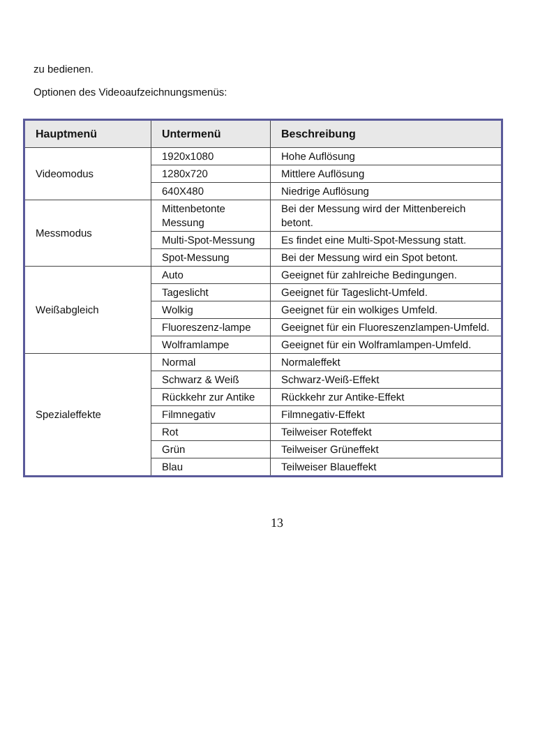zu bedienen.
Optionen des Videoaufzeichnungsmenüs:
| Hauptmenü | Untermenü | Beschreibung |
| --- | --- | --- |
| Videomodus | 1920x1080 | Hohe Auflösung |
| | 1280x720 | Mittlere Auflösung |
| | 640X480 | Niedrige Auflösung |
| Messmodus | Mittenbetonte Messung | Bei der Messung wird der Mittenbereich betont. |
| | Multi-Spot-Messung | Es findet eine Multi-Spot-Messung statt. |
| | Spot-Messung | Bei der Messung wird ein Spot betont. |
| Weißabgleich | Auto | Geeignet für zahlreiche Bedingungen. |
| | Tageslicht | Geeignet für Tageslicht-Umfeld. |
| | Wolkig | Geeignet für ein wolkiges Umfeld. |
| | Fluoreszenz-lampe | Geeignet für ein Fluoreszenzlampen-Umfeld. |
| | Wolframlampe | Geeignet für ein Wolframlampen-Umfeld. |
| Spezialeffekte | Normal | Normaleffekt |
| | Schwarz & Weiß | Schwarz-Weiß-Effekt |
| | Rückkehr zur Antike | Rückkehr zur Antike-Effekt |
| | Filmnegativ | Filmnegativ-Effekt |
| | Rot | Teilweiser Roteffekt |
| | Grün | Teilweiser Grüneffekt |
| | Blau | Teilweiser Blaueffekt |
13